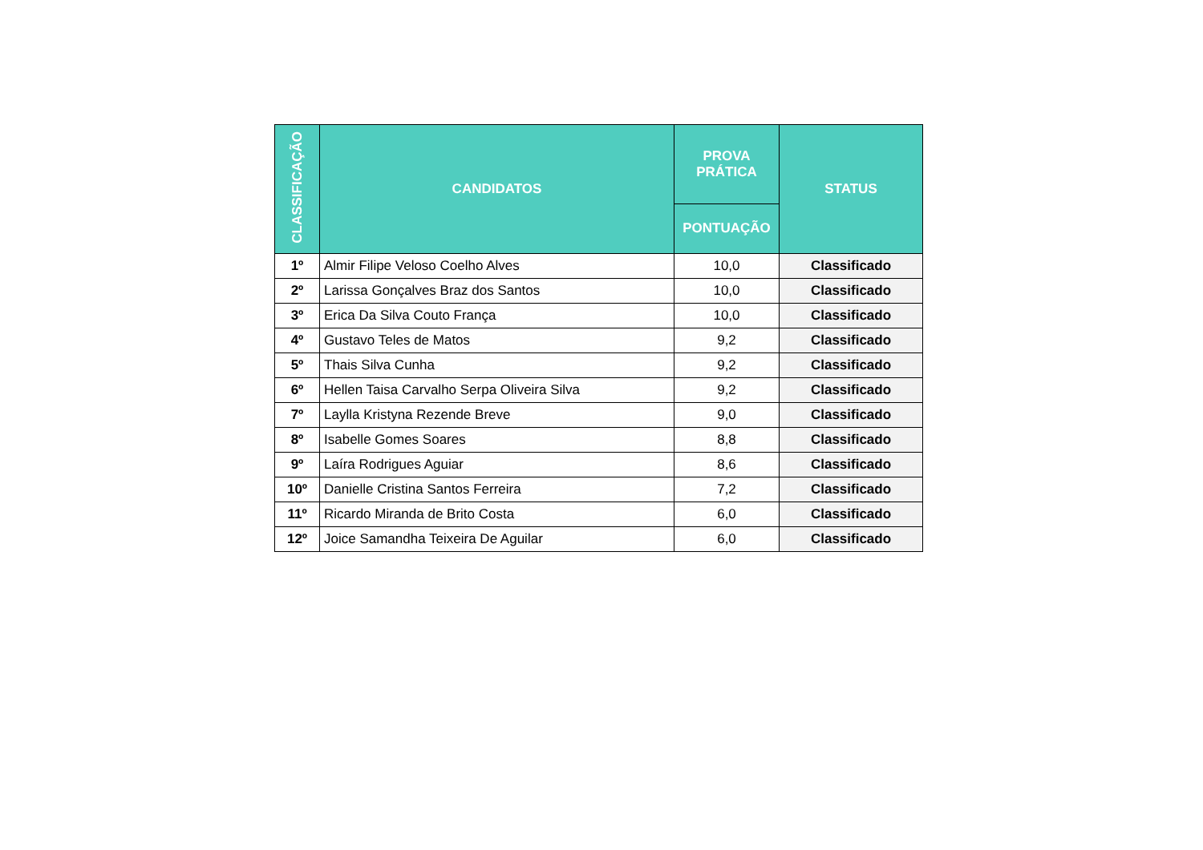| CLASSIFICAÇÃO | CANDIDATOS | PROVA PRÁTICA | STATUS |
| --- | --- | --- | --- |
| | | PONTUAÇÃO | |
| 1º | Almir Filipe Veloso Coelho Alves | 10,0 | Classificado |
| 2º | Larissa Gonçalves Braz dos Santos | 10,0 | Classificado |
| 3º | Erica Da Silva Couto França | 10,0 | Classificado |
| 4º | Gustavo Teles de Matos | 9,2 | Classificado |
| 5º | Thais Silva Cunha | 9,2 | Classificado |
| 6º | Hellen Taisa Carvalho Serpa Oliveira Silva | 9,2 | Classificado |
| 7º | Laylla Kristyna Rezende Breve | 9,0 | Classificado |
| 8º | Isabelle Gomes Soares | 8,8 | Classificado |
| 9º | Laíra Rodrigues Aguiar | 8,6 | Classificado |
| 10º | Danielle Cristina Santos Ferreira | 7,2 | Classificado |
| 11º | Ricardo Miranda de Brito Costa | 6,0 | Classificado |
| 12º | Joice Samandha Teixeira De Aguilar | 6,0 | Classificado |